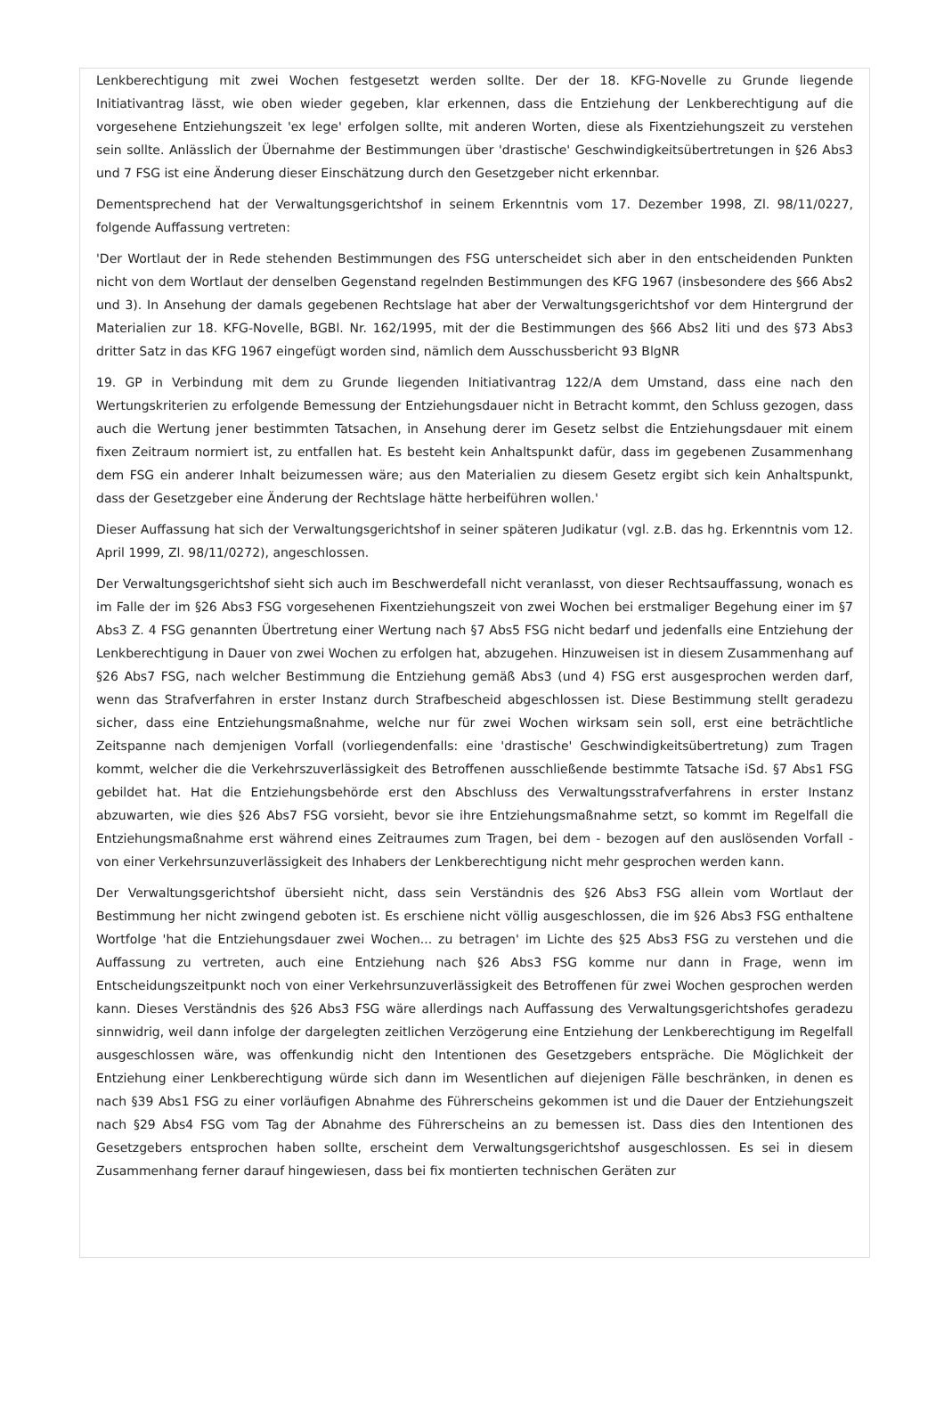Lenkberechtigung mit zwei Wochen festgesetzt werden sollte. Der der 18. KFG-Novelle zu Grunde liegende Initiativantrag lässt, wie oben wieder gegeben, klar erkennen, dass die Entziehung der Lenkberechtigung auf die vorgesehene Entziehungszeit 'ex lege' erfolgen sollte, mit anderen Worten, diese als Fixentziehungszeit zu verstehen sein sollte. Anlässlich der Übernahme der Bestimmungen über 'drastische' Geschwindigkeitsübertretungen in §26 Abs3 und 7 FSG ist eine Änderung dieser Einschätzung durch den Gesetzgeber nicht erkennbar.
Dementsprechend hat der Verwaltungsgerichtshof in seinem Erkenntnis vom 17. Dezember 1998, Zl. 98/11/0227, folgende Auffassung vertreten:
'Der Wortlaut der in Rede stehenden Bestimmungen des FSG unterscheidet sich aber in den entscheidenden Punkten nicht von dem Wortlaut der denselben Gegenstand regelnden Bestimmungen des KFG 1967 (insbesondere des §66 Abs2 und 3). In Ansehung der damals gegebenen Rechtslage hat aber der Verwaltungsgerichtshof vor dem Hintergrund der Materialien zur 18. KFG-Novelle, BGBl. Nr. 162/1995, mit der die Bestimmungen des §66 Abs2 liti und des §73 Abs3 dritter Satz in das KFG 1967 eingefügt worden sind, nämlich dem Ausschussbericht 93 BlgNR
19. GP in Verbindung mit dem zu Grunde liegenden Initiativantrag 122/A dem Umstand, dass eine nach den Wertungskriterien zu erfolgende Bemessung der Entziehungsdauer nicht in Betracht kommt, den Schluss gezogen, dass auch die Wertung jener bestimmten Tatsachen, in Ansehung derer im Gesetz selbst die Entziehungsdauer mit einem fixen Zeitraum normiert ist, zu entfallen hat. Es besteht kein Anhaltspunkt dafür, dass im gegebenen Zusammenhang dem FSG ein anderer Inhalt beizumessen wäre; aus den Materialien zu diesem Gesetz ergibt sich kein Anhaltspunkt, dass der Gesetzgeber eine Änderung der Rechtslage hätte herbeiführen wollen.'
Dieser Auffassung hat sich der Verwaltungsgerichtshof in seiner späteren Judikatur (vgl. z.B. das hg. Erkenntnis vom 12. April 1999, Zl. 98/11/0272), angeschlossen.
Der Verwaltungsgerichtshof sieht sich auch im Beschwerdefall nicht veranlasst, von dieser Rechtsauffassung, wonach es im Falle der im §26 Abs3 FSG vorgesehenen Fixentziehungszeit von zwei Wochen bei erstmaliger Begehung einer im §7 Abs3 Z. 4 FSG genannten Übertretung einer Wertung nach §7 Abs5 FSG nicht bedarf und jedenfalls eine Entziehung der Lenkberechtigung in Dauer von zwei Wochen zu erfolgen hat, abzugehen. Hinzuweisen ist in diesem Zusammenhang auf §26 Abs7 FSG, nach welcher Bestimmung die Entziehung gemäß Abs3 (und 4) FSG erst ausgesprochen werden darf, wenn das Strafverfahren in erster Instanz durch Strafbescheid abgeschlossen ist. Diese Bestimmung stellt geradezu sicher, dass eine Entziehungsmaßnahme, welche nur für zwei Wochen wirksam sein soll, erst eine beträchtliche Zeitspanne nach demjenigen Vorfall (vorliegendenfalls: eine 'drastische' Geschwindigkeitsübertretung) zum Tragen kommt, welcher die die Verkehrszuverlässigkeit des Betroffenen ausschließende bestimmte Tatsache iSd. §7 Abs1 FSG gebildet hat. Hat die Entziehungsbehörde erst den Abschluss des Verwaltungsstrafverfahrens in erster Instanz abzuwarten, wie dies §26 Abs7 FSG vorsieht, bevor sie ihre Entziehungsmaßnahme setzt, so kommt im Regelfall die Entziehungsmaßnahme erst während eines Zeitraumes zum Tragen, bei dem - bezogen auf den auslösenden Vorfall - von einer Verkehrsunzuverlässigkeit des Inhabers der Lenkberechtigung nicht mehr gesprochen werden kann.
Der Verwaltungsgerichtshof übersieht nicht, dass sein Verständnis des §26 Abs3 FSG allein vom Wortlaut der Bestimmung her nicht zwingend geboten ist. Es erschiene nicht völlig ausgeschlossen, die im §26 Abs3 FSG enthaltene Wortfolge 'hat die Entziehungsdauer zwei Wochen... zu betragen' im Lichte des §25 Abs3 FSG zu verstehen und die Auffassung zu vertreten, auch eine Entziehung nach §26 Abs3 FSG komme nur dann in Frage, wenn im Entscheidungszeitpunkt noch von einer Verkehrsunzuverlässigkeit des Betroffenen für zwei Wochen gesprochen werden kann. Dieses Verständnis des §26 Abs3 FSG wäre allerdings nach Auffassung des Verwaltungsgerichtshofes geradezu sinnwidrig, weil dann infolge der dargelegten zeitlichen Verzögerung eine Entziehung der Lenkberechtigung im Regelfall ausgeschlossen wäre, was offenkundig nicht den Intentionen des Gesetzgebers entspräche. Die Möglichkeit der Entziehung einer Lenkberechtigung würde sich dann im Wesentlichen auf diejenigen Fälle beschränken, in denen es nach §39 Abs1 FSG zu einer vorläufigen Abnahme des Führerscheins gekommen ist und die Dauer der Entziehungszeit nach §29 Abs4 FSG vom Tag der Abnahme des Führerscheins an zu bemessen ist. Dass dies den Intentionen des Gesetzgebers entsprochen haben sollte, erscheint dem Verwaltungsgerichtshof ausgeschlossen. Es sei in diesem Zusammenhang ferner darauf hingewiesen, dass bei fix montierten technischen Geräten zur